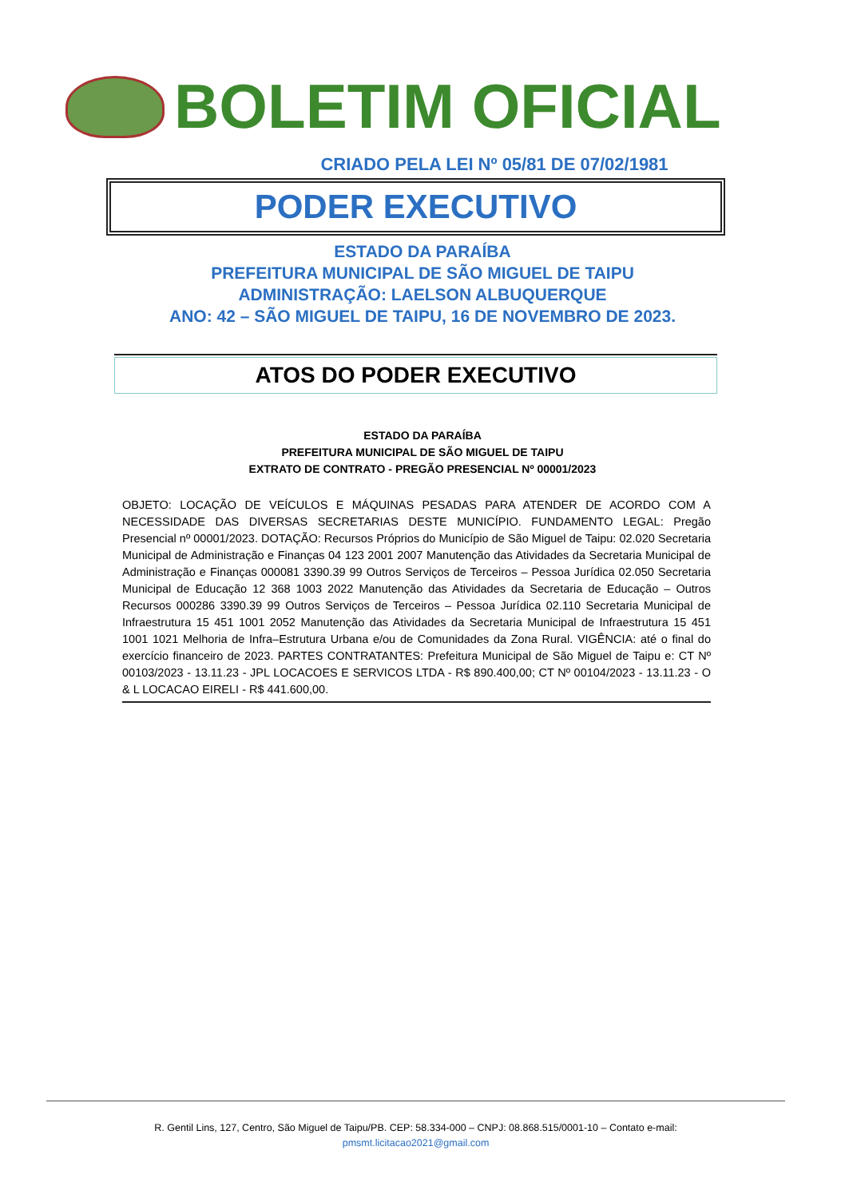BOLETIM OFICIAL
CRIADO PELA LEI Nº 05/81 DE 07/02/1981
PODER EXECUTIVO
ESTADO DA PARAÍBA
PREFEITURA MUNICIPAL DE SÃO MIGUEL DE TAIPU
ADMINISTRAÇÃO: LAELSON ALBUQUERQUE
ANO: 42 – SÃO MIGUEL DE TAIPU, 16 DE NOVEMBRO DE 2023.
ATOS DO PODER EXECUTIVO
ESTADO DA PARAÍBA
PREFEITURA MUNICIPAL DE SÃO MIGUEL DE TAIPU
EXTRATO DE CONTRATO - PREGÃO PRESENCIAL Nº 00001/2023
OBJETO: LOCAÇÃO DE VEÍCULOS E MÁQUINAS PESADAS PARA ATENDER DE ACORDO COM A NECESSIDADE DAS DIVERSAS SECRETARIAS DESTE MUNICÍPIO. FUNDAMENTO LEGAL: Pregão Presencial nº 00001/2023. DOTAÇÃO: Recursos Próprios do Município de São Miguel de Taipu: 02.020 Secretaria Municipal de Administração e Finanças 04 123 2001 2007 Manutenção das Atividades da Secretaria Municipal de Administração e Finanças 000081 3390.39 99 Outros Serviços de Terceiros – Pessoa Jurídica 02.050 Secretaria Municipal de Educação 12 368 1003 2022 Manutenção das Atividades da Secretaria de Educação – Outros Recursos 000286 3390.39 99 Outros Serviços de Terceiros – Pessoa Jurídica 02.110 Secretaria Municipal de Infraestrutura 15 451 1001 2052 Manutenção das Atividades da Secretaria Municipal de Infraestrutura 15 451 1001 1021 Melhoria de Infra–Estrutura Urbana e/ou de Comunidades da Zona Rural. VIGÊNCIA: até o final do exercício financeiro de 2023. PARTES CONTRATANTES: Prefeitura Municipal de São Miguel de Taipu e: CT Nº 00103/2023 - 13.11.23 - JPL LOCACOES E SERVICOS LTDA - R$ 890.400,00; CT Nº 00104/2023 - 13.11.23 - O & L LOCACAO EIRELI - R$ 441.600,00.
R. Gentil Lins, 127, Centro, São Miguel de Taipu/PB. CEP: 58.334-000 – CNPJ: 08.868.515/0001-10 – Contato e-mail:
pmsmt.licitacao2021@gmail.com